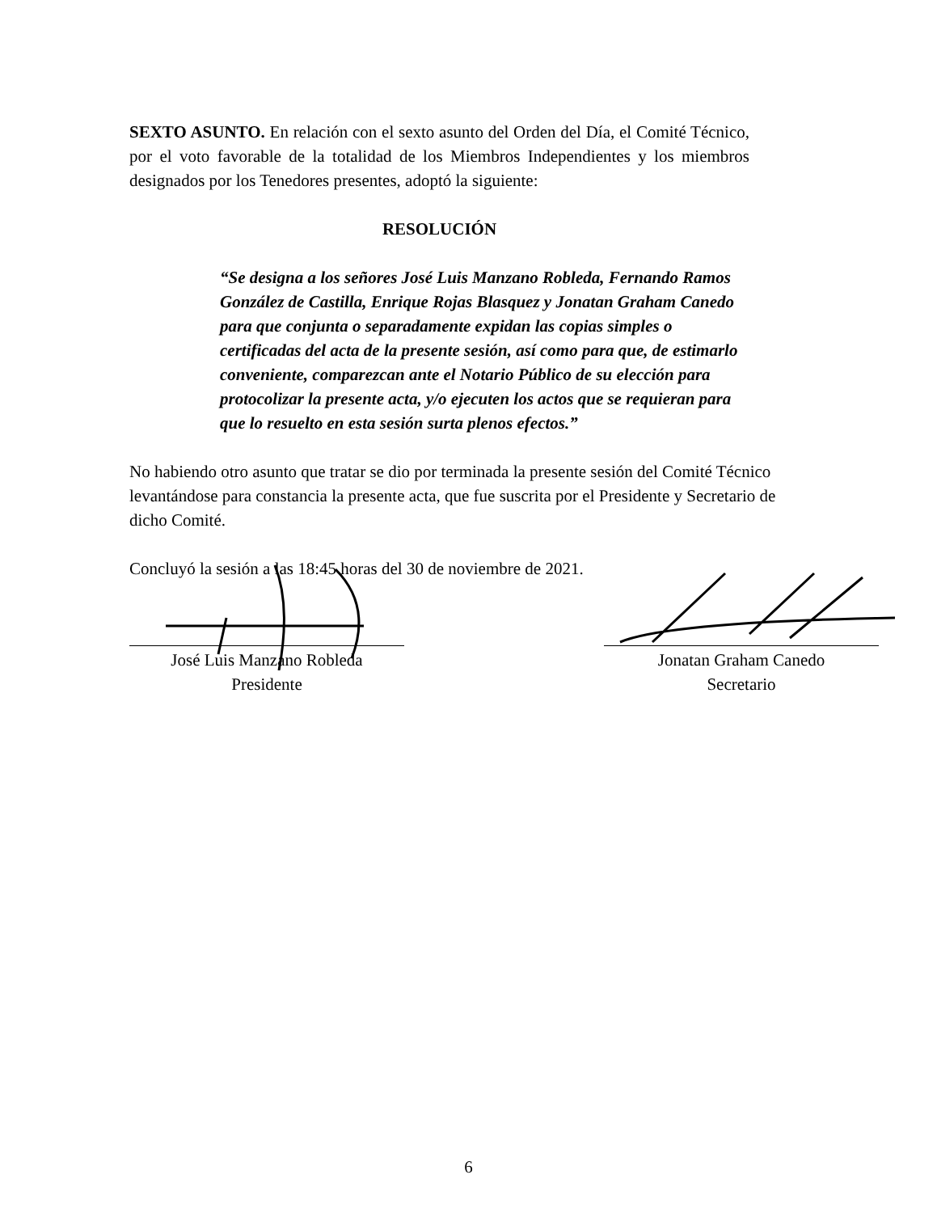SEXTO ASUNTO. En relación con el sexto asunto del Orden del Día, el Comité Técnico, por el voto favorable de la totalidad de los Miembros Independientes y los miembros designados por los Tenedores presentes, adoptó la siguiente:
RESOLUCIÓN
“Se designa a los señores José Luis Manzano Robleda, Fernando Ramos González de Castilla, Enrique Rojas Blasquez y Jonatan Graham Canedo para que conjunta o separadamente expidan las copias simples o certificadas del acta de la presente sesión, así como para que, de estimarlo conveniente, comparezcan ante el Notario Público de su elección para protocolizar la presente acta, y/o ejecuten los actos que se requieran para que lo resuelto en esta sesión surta plenos efectos.”
No habiendo otro asunto que tratar se dio por terminada la presente sesión del Comité Técnico levantándose para constancia la presente acta, que fue suscrita por el Presidente y Secretario de dicho Comité.
Concluyó la sesión a las 18:45 horas del 30 de noviembre de 2021.
José Luis Manzano Robleda
Presidente
Jonatan Graham Canedo
Secretario
6